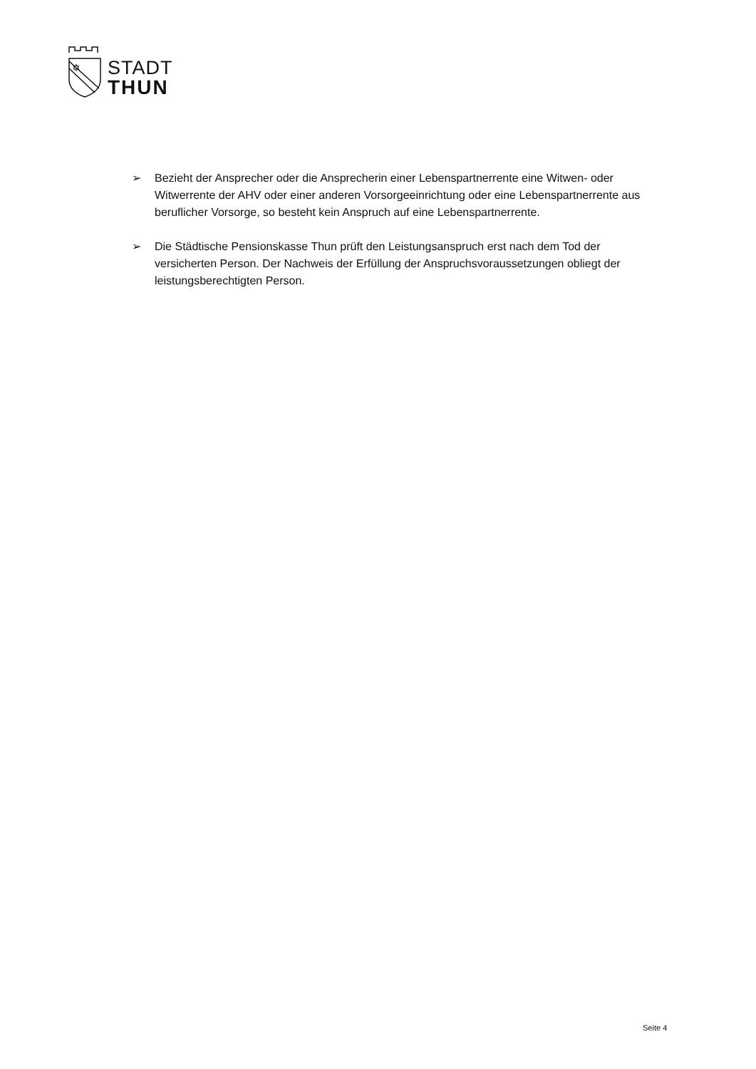✡
STADT
THUN
➢ Bezieht der Ansprecher oder die Ansprecherin einer Lebenspartnerrente eine Witwen- oder Witwerrente der AHV oder einer anderen Vorsorgeeinrichtung oder eine Lebenspartnerrente aus beruflicher Vorsorge, so besteht kein Anspruch auf eine Lebenspartnerrente.
➢ Die Städtische Pensionskasse Thun prüft den Leistungsanspruch erst nach dem Tod der versicherten Person. Der Nachweis der Erfüllung der Anspruchsvoraussetzungen obliegt der leistungsberechtigten Person.
Seite 4